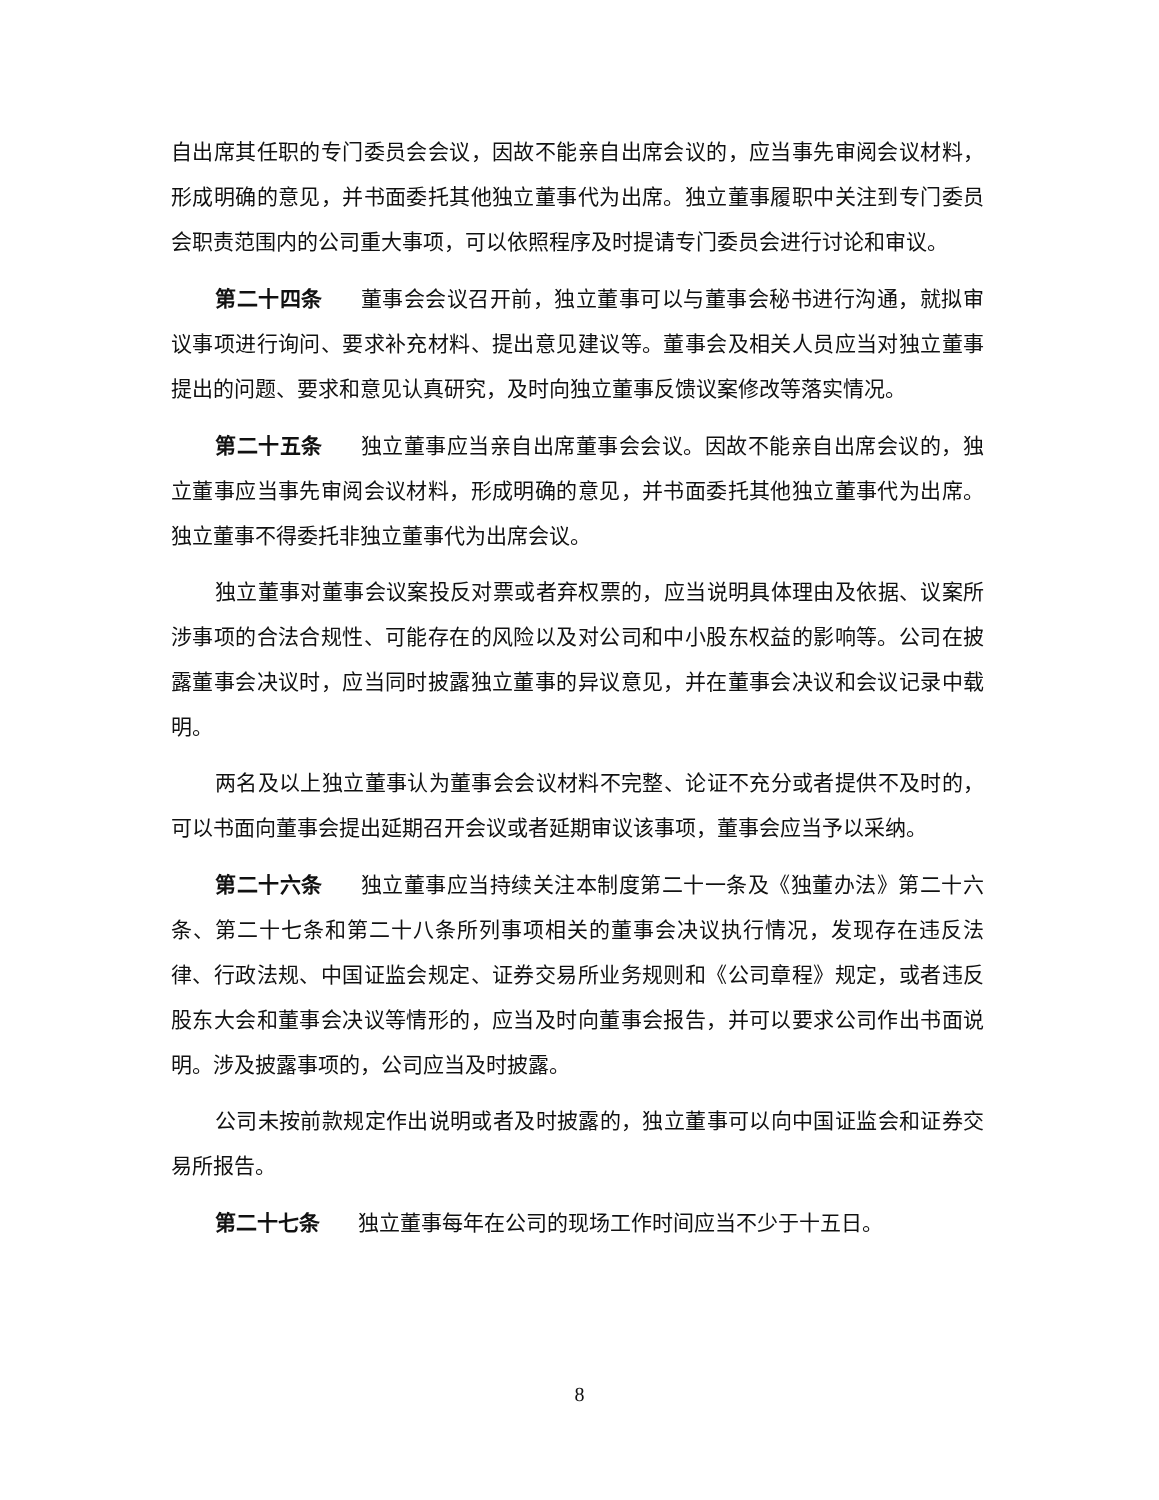自出席其任职的专门委员会会议，因故不能亲自出席会议的，应当事先审阅会议材料，形成明确的意见，并书面委托其他独立董事代为出席。独立董事履职中关注到专门委员会职责范围内的公司重大事项，可以依照程序及时提请专门委员会进行讨论和审议。
第二十四条 董事会会议召开前，独立董事可以与董事会秘书进行沟通，就拟审议事项进行询问、要求补充材料、提出意见建议等。董事会及相关人员应当对独立董事提出的问题、要求和意见认真研究，及时向独立董事反馈议案修改等落实情况。
第二十五条 独立董事应当亲自出席董事会会议。因故不能亲自出席会议的，独立董事应当事先审阅会议材料，形成明确的意见，并书面委托其他独立董事代为出席。独立董事不得委托非独立董事代为出席会议。
独立董事对董事会议案投反对票或者弃权票的，应当说明具体理由及依据、议案所涉事项的合法合规性、可能存在的风险以及对公司和中小股东权益的影响等。公司在披露董事会决议时，应当同时披露独立董事的异议意见，并在董事会决议和会议记录中载明。
两名及以上独立董事认为董事会会议材料不完整、论证不充分或者提供不及时的，可以书面向董事会提出延期召开会议或者延期审议该事项，董事会应当予以采纳。
第二十六条 独立董事应当持续关注本制度第二十一条及《独董办法》第二十六条、第二十七条和第二十八条所列事项相关的董事会决议执行情况，发现存在违反法律、行政法规、中国证监会规定、证券交易所业务规则和《公司章程》规定，或者违反股东大会和董事会决议等情形的，应当及时向董事会报告，并可以要求公司作出书面说明。涉及披露事项的，公司应当及时披露。
公司未按前款规定作出说明或者及时披露的，独立董事可以向中国证监会和证券交易所报告。
第二十七条 独立董事每年在公司的现场工作时间应当不少于十五日。
8